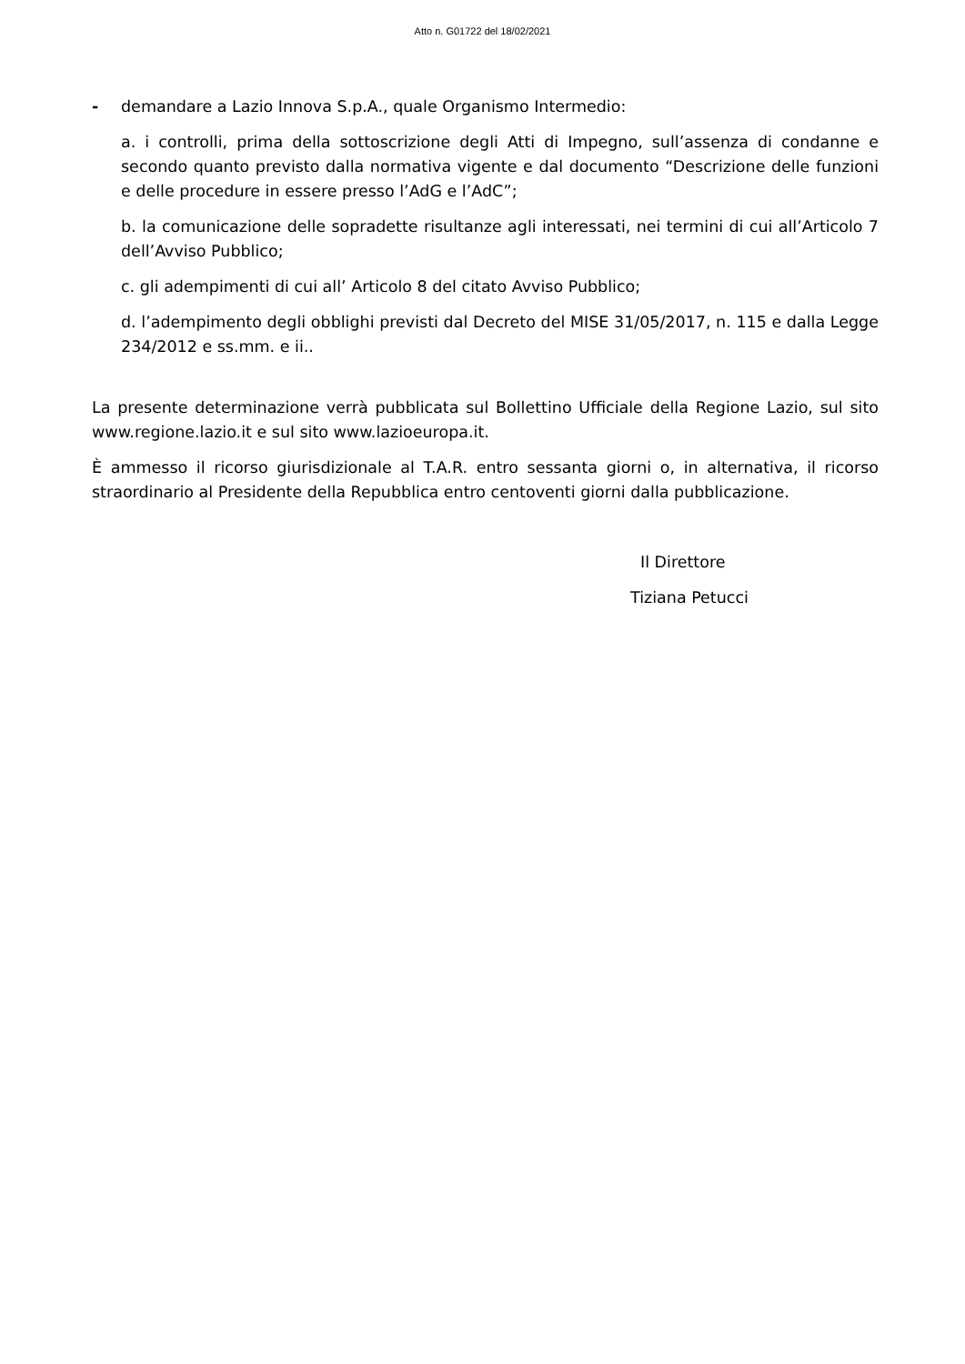Atto n. G01722 del 18/02/2021
- demandare a Lazio Innova S.p.A., quale Organismo Intermedio:
a. i controlli, prima della sottoscrizione degli Atti di Impegno, sull’assenza di condanne e secondo quanto previsto dalla normativa vigente e dal documento “Descrizione delle funzioni e delle procedure in essere presso l’AdG e l’AdC”;
b. la comunicazione delle sopradette risultanze agli interessati, nei termini di cui all’Articolo 7 dell’Avviso Pubblico;
c. gli adempimenti di cui all’ Articolo 8 del citato Avviso Pubblico;
d. l’adempimento degli obblighi previsti dal Decreto del MISE 31/05/2017, n. 115 e dalla Legge 234/2012 e ss.mm. e ii..
La presente determinazione verrà pubblicata sul Bollettino Ufficiale della Regione Lazio, sul sito www.regione.lazio.it e sul sito www.lazioeuropa.it.
È ammesso il ricorso giurisdizionale al T.A.R. entro sessanta giorni o, in alternativa, il ricorso straordinario al Presidente della Repubblica entro centoventi giorni dalla pubblicazione.
Il Direttore
Tiziana Petucci